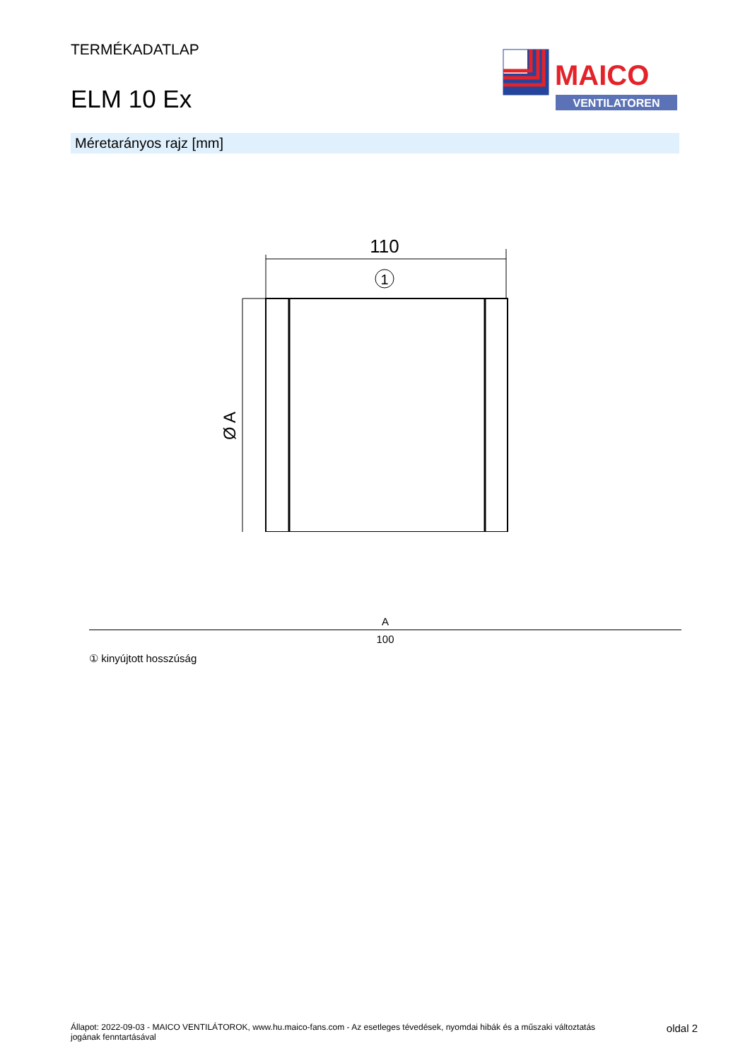TERMÉKADATLAP
ELM 10 Ex
MAICO
VENTILATOREN
Méretarányos rajz [mm]
110
1
Ø A
| A |
| --- |
| 100 |
① kinyújtott hosszúság
Állapot: 2022-09-03 - MAICO VENTILÁTOROK, www.hu.maico-fans.com - Az esetleges tévedések, nyomdai hibák és a műszaki változtatás
jogának fenntartásával
oldal 2